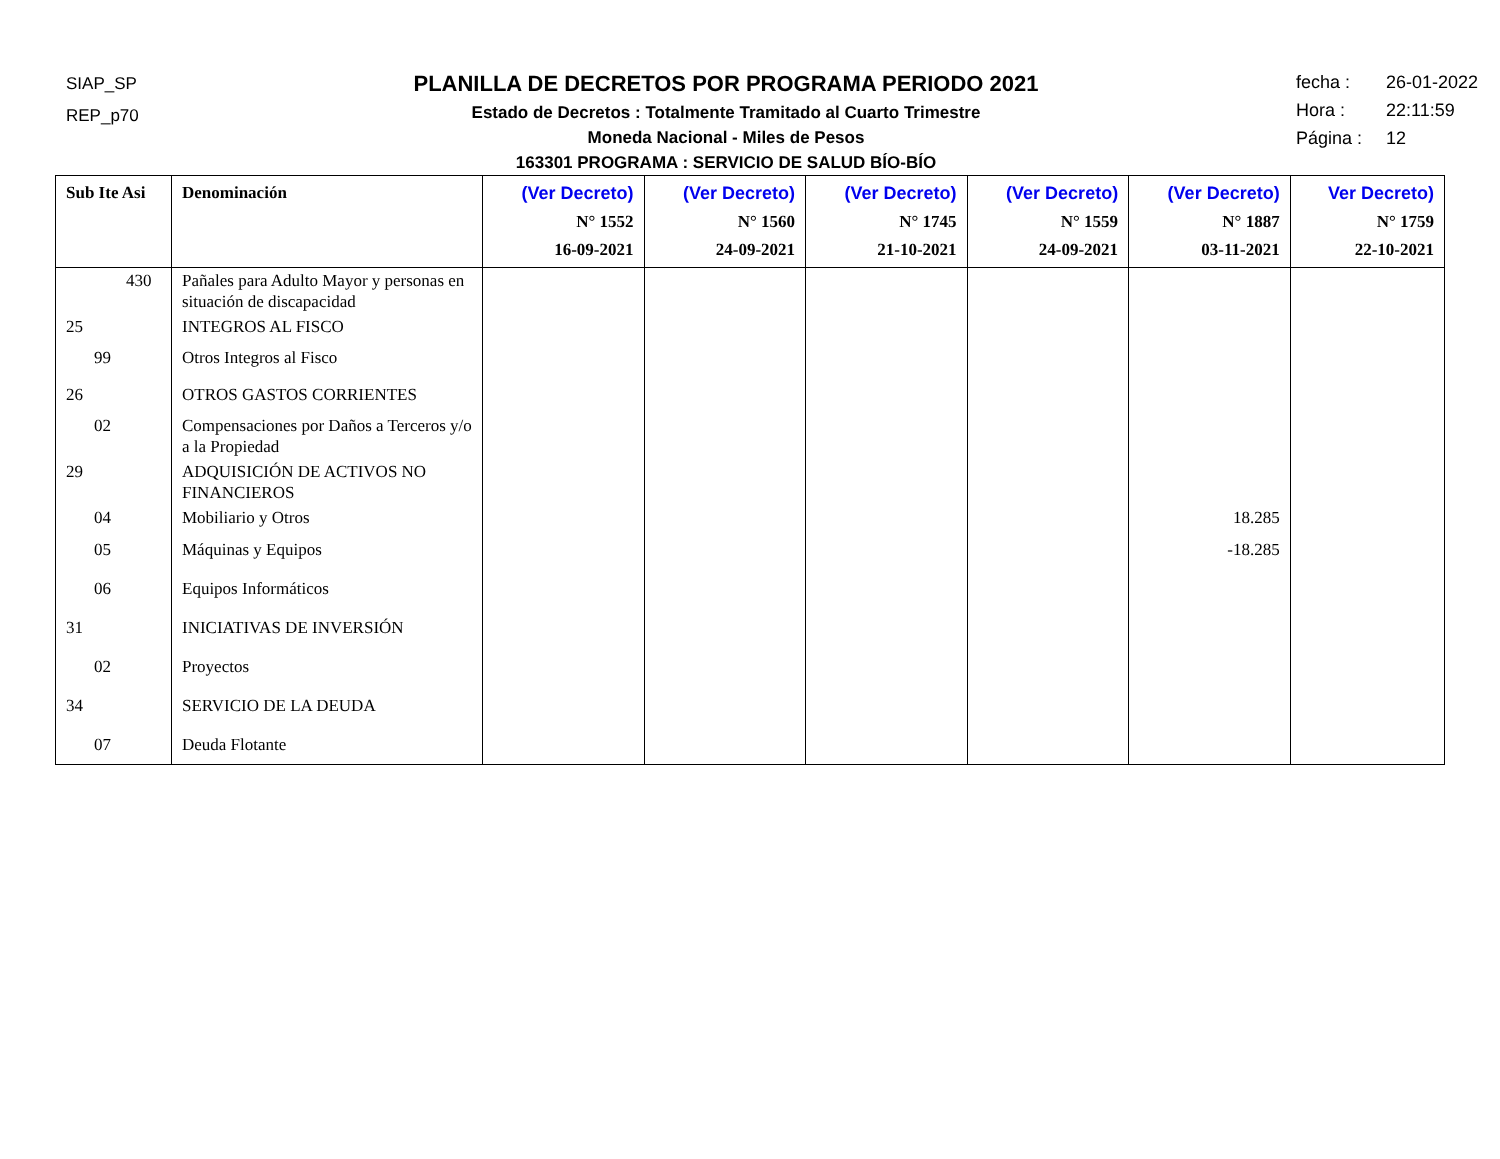SIAP_SP
REP_p70
PLANILLA DE DECRETOS POR PROGRAMA PERIODO 2021
Estado de Decretos : Totalmente Tramitado al Cuarto Trimestre
Moneda Nacional - Miles de Pesos
163301 PROGRAMA : SERVICIO DE SALUD BÍO-BÍO
fecha : 26-01-2022
Hora : 22:11:59
Página : 12
| Sub Ite Asi | Denominación | (Ver Decreto) N° 1552 16-09-2021 | (Ver Decreto) N° 1560 24-09-2021 | (Ver Decreto) N° 1745 21-10-2021 | (Ver Decreto) N° 1559 24-09-2021 | (Ver Decreto) N° 1887 03-11-2021 | Ver Decreto) N° 1759 22-10-2021 |
| --- | --- | --- | --- | --- | --- | --- | --- |
| 430 | Pañales para Adulto Mayor y personas en situación de discapacidad | | | | | | |
| 25 | INTEGROS AL FISCO | | | | | | |
| 99 | Otros Integros al Fisco | | | | | | |
| 26 | OTROS GASTOS CORRIENTES | | | | | | |
| 02 | Compensaciones por Daños a Terceros y/o a la Propiedad | | | | | | |
| 29 | ADQUISICIÓN DE ACTIVOS NO FINANCIEROS | | | | | | |
| 04 | Mobiliario y Otros | | | | | 18.285 | |
| 05 | Máquinas y Equipos | | | | | -18.285 | |
| 06 | Equipos Informáticos | | | | | | |
| 31 | INICIATIVAS DE INVERSIÓN | | | | | | |
| 02 | Proyectos | | | | | | |
| 34 | SERVICIO DE LA DEUDA | | | | | | |
| 07 | Deuda Flotante | | | | | | |